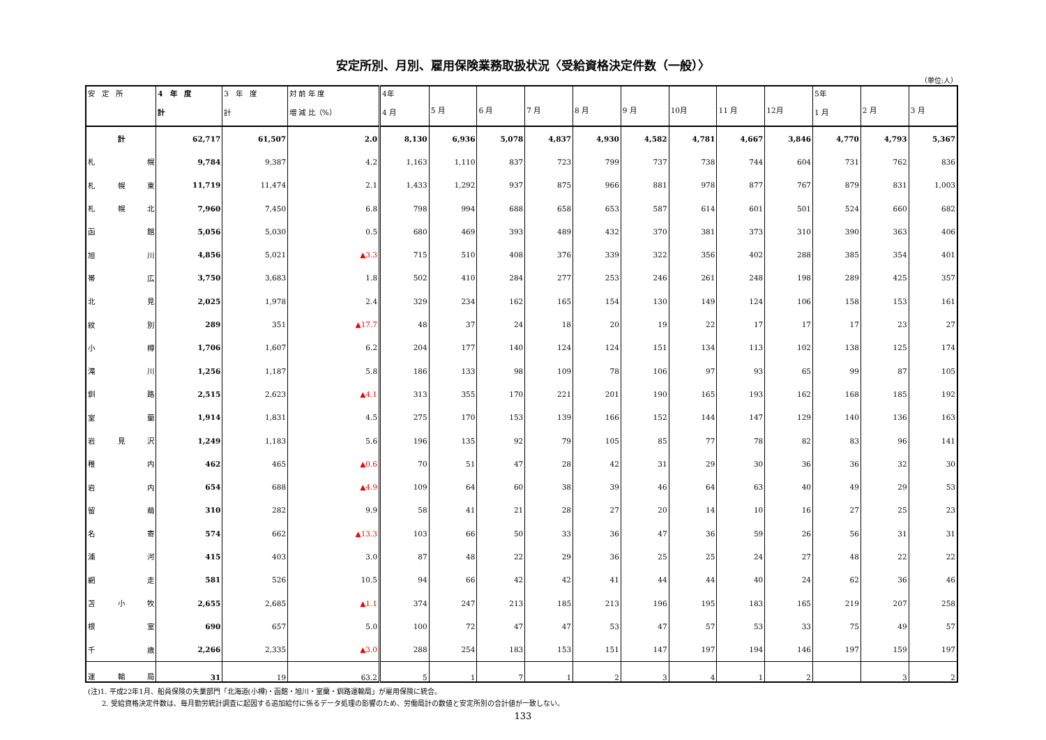安定所別、月別、雇用保険業務取扱状況〈受給資格決定件数（一般）〉
（単位:人）
| 安 定 所 | 4 年 度 計 | 3 年 度 計 | 対 前 年 度 増 減 比（%） | 4年 4 月 | 5 月 | 6 月 | 7 月 | 8 月 | 9 月 | 10月 | 11 月 | 12月 | 5年 1 月 | 2 月 | 3 月 |
| --- | --- | --- | --- | --- | --- | --- | --- | --- | --- | --- | --- | --- | --- | --- | --- |
| 計 | 62,717 | 61,507 | 2.0 | 8,130 | 6,936 | 5,078 | 4,837 | 4,930 | 4,582 | 4,781 | 4,667 | 3,846 | 4,770 | 4,793 | 5,367 |
| 札 幌 | 9,784 | 9,387 | 4.2 | 1,163 | 1,110 | 837 | 723 | 799 | 737 | 738 | 744 | 604 | 731 | 762 | 836 |
| 札 幌 東 | 11,719 | 11,474 | 2.1 | 1,433 | 1,292 | 937 | 875 | 966 | 881 | 978 | 877 | 767 | 879 | 831 | 1,003 |
| 札 幌 北 | 7,960 | 7,450 | 6.8 | 798 | 994 | 688 | 658 | 653 | 587 | 614 | 601 | 501 | 524 | 660 | 682 |
| 函 館 | 5,056 | 5,030 | 0.5 | 680 | 469 | 393 | 489 | 432 | 370 | 381 | 373 | 310 | 390 | 363 | 406 |
| 旭 川 | 4,856 | 5,021 | ▲3.3 | 715 | 510 | 408 | 376 | 339 | 322 | 356 | 402 | 288 | 385 | 354 | 401 |
| 帯 広 | 3,750 | 3,683 | 1.8 | 502 | 410 | 284 | 277 | 253 | 246 | 261 | 248 | 198 | 289 | 425 | 357 |
| 北 見 | 2,025 | 1,978 | 2.4 | 329 | 234 | 162 | 165 | 154 | 130 | 149 | 124 | 106 | 158 | 153 | 161 |
| 紋 別 | 289 | 351 | ▲17.7 | 48 | 37 | 24 | 18 | 20 | 19 | 22 | 17 | 17 | 17 | 23 | 27 |
| 小 樽 | 1,706 | 1,607 | 6.2 | 204 | 177 | 140 | 124 | 124 | 151 | 134 | 113 | 102 | 138 | 125 | 174 |
| 滝 川 | 1,256 | 1,187 | 5.8 | 186 | 133 | 98 | 109 | 78 | 106 | 97 | 93 | 65 | 99 | 87 | 105 |
| 釧 路 | 2,515 | 2,623 | ▲4.1 | 313 | 355 | 170 | 221 | 201 | 190 | 165 | 193 | 162 | 168 | 185 | 192 |
| 室 蘭 | 1,914 | 1,831 | 4.5 | 275 | 170 | 153 | 139 | 166 | 152 | 144 | 147 | 129 | 140 | 136 | 163 |
| 岩 見 沢 | 1,249 | 1,183 | 5.6 | 196 | 135 | 92 | 79 | 105 | 85 | 77 | 78 | 82 | 83 | 96 | 141 |
| 稚 内 | 462 | 465 | ▲0.6 | 70 | 51 | 47 | 28 | 42 | 31 | 29 | 30 | 36 | 36 | 32 | 30 |
| 岩 内 | 654 | 688 | ▲4.9 | 109 | 64 | 60 | 38 | 39 | 46 | 64 | 63 | 40 | 49 | 29 | 53 |
| 留 萌 | 310 | 282 | 9.9 | 58 | 41 | 21 | 28 | 27 | 20 | 14 | 10 | 16 | 27 | 25 | 23 |
| 名 寄 | 574 | 662 | ▲13.3 | 103 | 66 | 50 | 33 | 36 | 47 | 36 | 59 | 26 | 56 | 31 | 31 |
| 浦 河 | 415 | 403 | 3.0 | 87 | 48 | 22 | 29 | 36 | 25 | 25 | 24 | 27 | 48 | 22 | 22 |
| 網 走 | 581 | 526 | 10.5 | 94 | 66 | 42 | 42 | 41 | 44 | 44 | 40 | 24 | 62 | 36 | 46 |
| 苫 小 牧 | 2,655 | 2,685 | ▲1.1 | 374 | 247 | 213 | 185 | 213 | 196 | 195 | 183 | 165 | 219 | 207 | 258 |
| 根 室 | 690 | 657 | 5.0 | 100 | 72 | 47 | 47 | 53 | 47 | 57 | 53 | 33 | 75 | 49 | 57 |
| 千 歳 | 2,266 | 2,335 | ▲3.0 | 288 | 254 | 183 | 153 | 151 | 147 | 197 | 194 | 146 | 197 | 159 | 197 |
| 運 輸 局 | 31 | 19 | 63.2 | 5 | 1 | 7 | 1 | 2 | 3 | 4 | 1 | 2 | | 3 | 2 |
(注)1. 平成22年1月、船員保険の失業部門「北海道(小樽)・函館・旭川・室蘭・釧路運輸局」が雇用保険に統合。
　　2. 受給資格決定件数は、毎月勤労統計調査に起因する追加給付に係るデータ処理の影響のため、労働局計の数値と安定所別の合計値が一致しない。
133